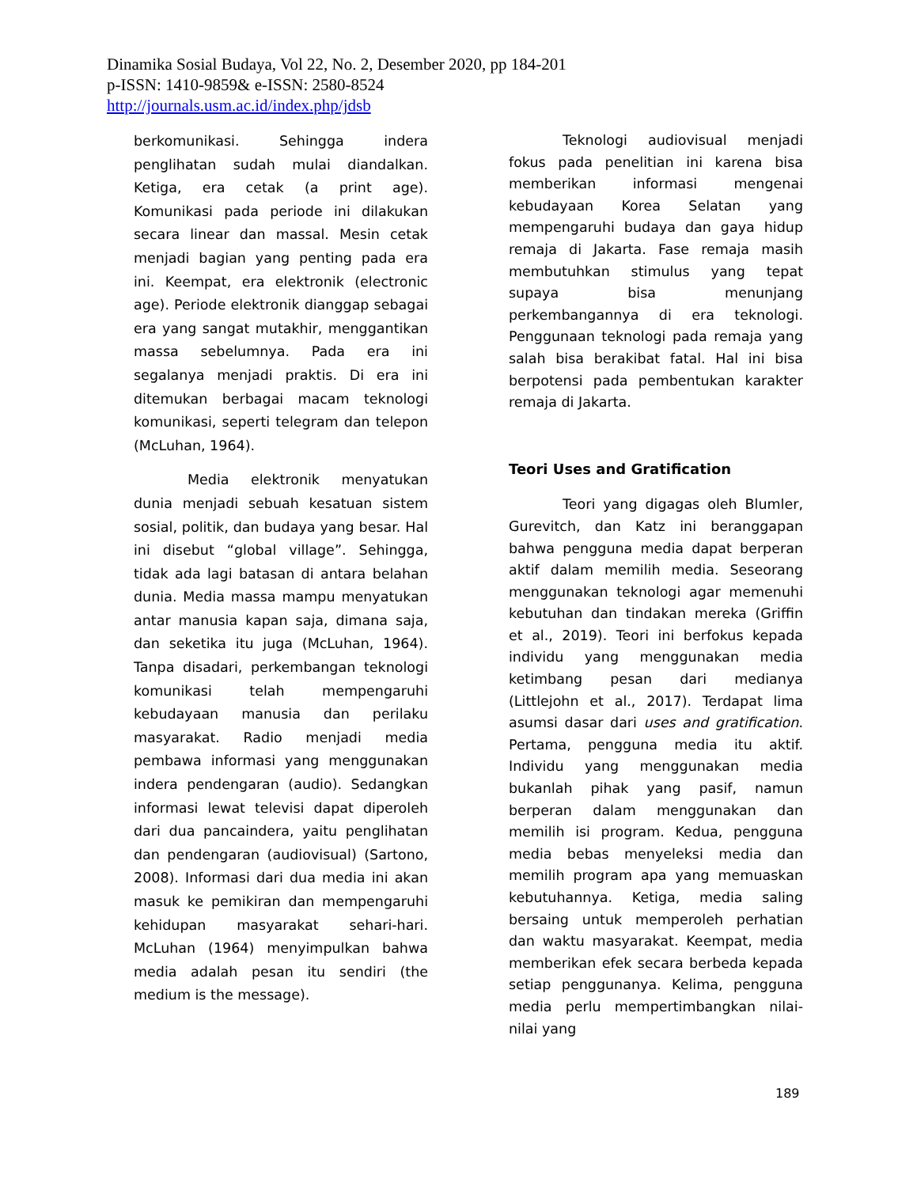Dinamika Sosial Budaya, Vol 22, No. 2, Desember 2020, pp 184-201
p-ISSN: 1410-9859& e-ISSN: 2580-8524
http://journals.usm.ac.id/index.php/jdsb
berkomunikasi. Sehingga indera penglihatan sudah mulai diandalkan. Ketiga, era cetak (a print age). Komunikasi pada periode ini dilakukan secara linear dan massal. Mesin cetak menjadi bagian yang penting pada era ini. Keempat, era elektronik (electronic age). Periode elektronik dianggap sebagai era yang sangat mutakhir, menggantikan massa sebelumnya. Pada era ini segalanya menjadi praktis. Di era ini ditemukan berbagai macam teknologi komunikasi, seperti telegram dan telepon (McLuhan, 1964).
Media elektronik menyatukan dunia menjadi sebuah kesatuan sistem sosial, politik, dan budaya yang besar. Hal ini disebut “global village”. Sehingga, tidak ada lagi batasan di antara belahan dunia. Media massa mampu menyatukan antar manusia kapan saja, dimana saja, dan seketika itu juga (McLuhan, 1964). Tanpa disadari, perkembangan teknologi komunikasi telah mempengaruhi kebudayaan manusia dan perilaku masyarakat. Radio menjadi media pembawa informasi yang menggunakan indera pendengaran (audio). Sedangkan informasi lewat televisi dapat diperoleh dari dua pancaindera, yaitu penglihatan dan pendengaran (audiovisual) (Sartono, 2008). Informasi dari dua media ini akan masuk ke pemikiran dan mempengaruhi kehidupan masyarakat sehari-hari. McLuhan (1964) menyimpulkan bahwa media adalah pesan itu sendiri (the medium is the message).
Teknologi audiovisual menjadi fokus pada penelitian ini karena bisa memberikan informasi mengenai kebudayaan Korea Selatan yang mempengaruhi budaya dan gaya hidup remaja di Jakarta. Fase remaja masih membutuhkan stimulus yang tepat supaya bisa menunjang perkembangannya di era teknologi. Penggunaan teknologi pada remaja yang salah bisa berakibat fatal. Hal ini bisa berpotensi pada pembentukan karakter remaja di Jakarta.
Teori Uses and Gratification
Teori yang digagas oleh Blumler, Gurevitch, dan Katz ini beranggapan bahwa pengguna media dapat berperan aktif dalam memilih media. Seseorang menggunakan teknologi agar memenuhi kebutuhan dan tindakan mereka (Griffin et al., 2019). Teori ini berfokus kepada individu yang menggunakan media ketimbang pesan dari medianya (Littlejohn et al., 2017). Terdapat lima asumsi dasar dari uses and gratification. Pertama, pengguna media itu aktif. Individu yang menggunakan media bukanlah pihak yang pasif, namun berperan dalam menggunakan dan memilih isi program. Kedua, pengguna media bebas menyeleksi media dan memilih program apa yang memuaskan kebutuhannya. Ketiga, media saling bersaing untuk memperoleh perhatian dan waktu masyarakat. Keempat, media memberikan efek secara berbeda kepada setiap penggunanya. Kelima, pengguna media perlu mempertimbangkan nilai-nilai yang
189